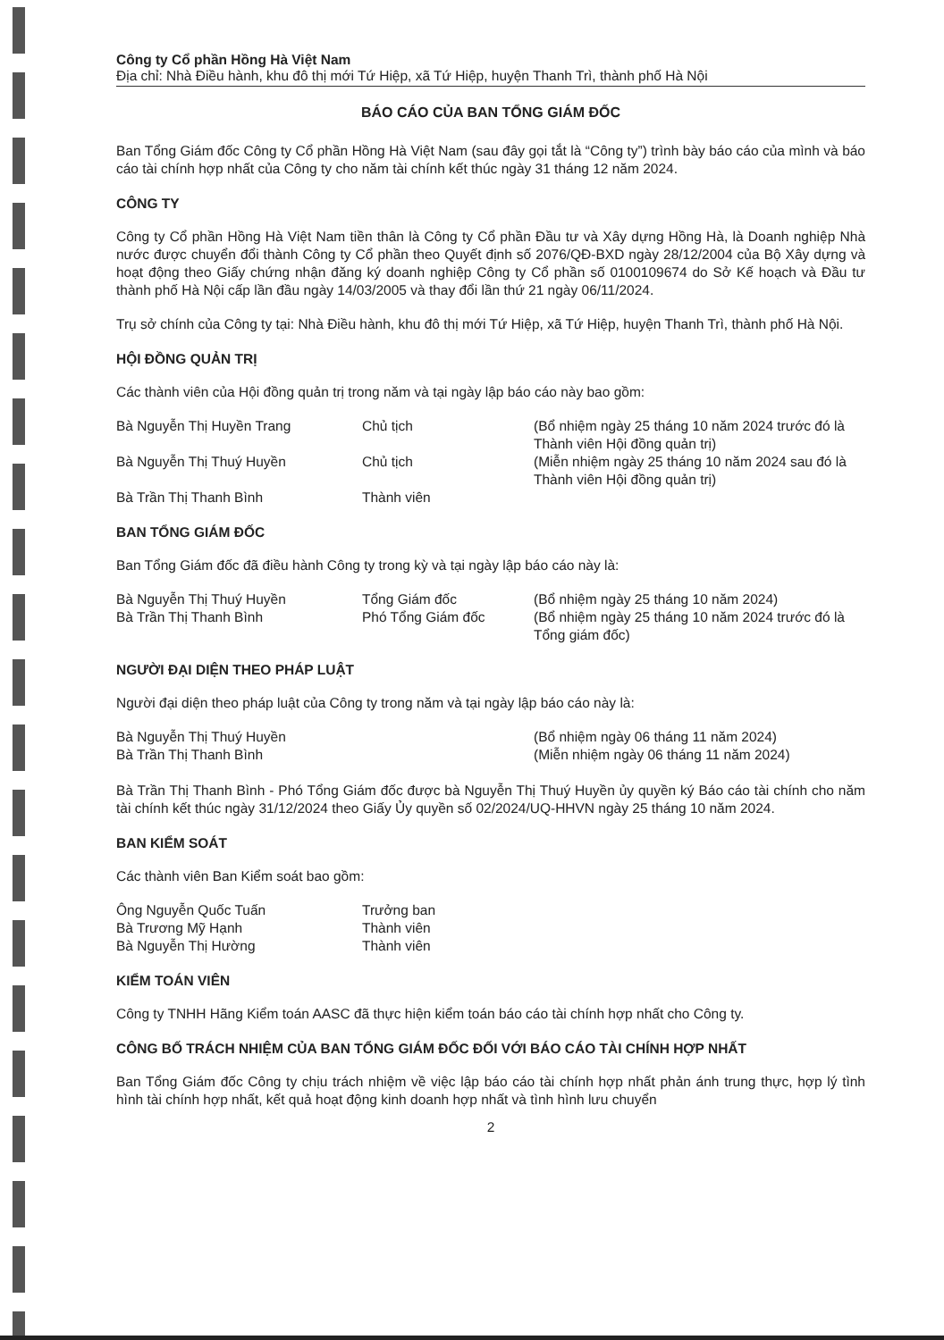Công ty Cổ phần Hồng Hà Việt Nam
Địa chỉ: Nhà Điều hành, khu đô thị mới Tứ Hiệp, xã Tứ Hiệp, huyện Thanh Trì, thành phố Hà Nội
BÁO CÁO CỦA BAN TỔNG GIÁM ĐỐC
Ban Tổng Giám đốc Công ty Cổ phần Hồng Hà Việt Nam (sau đây gọi tắt là “Công ty”) trình bày báo cáo của mình và báo cáo tài chính hợp nhất của Công ty cho năm tài chính kết thúc ngày 31 tháng 12 năm 2024.
CÔNG TY
Công ty Cổ phần Hồng Hà Việt Nam tiền thân là Công ty Cổ phần Đầu tư và Xây dựng Hồng Hà, là Doanh nghiệp Nhà nước được chuyển đổi thành Công ty Cổ phần theo Quyết định số 2076/QĐ-BXD ngày 28/12/2004 của Bộ Xây dựng và hoạt động theo Giấy chứng nhận đăng ký doanh nghiệp Công ty Cổ phần số 0100109674 do Sở Kế hoạch và Đầu tư thành phố Hà Nội cấp lần đầu ngày 14/03/2005 và thay đổi lần thứ 21 ngày 06/11/2024.
Trụ sở chính của Công ty tại: Nhà Điều hành, khu đô thị mới Tứ Hiệp, xã Tứ Hiệp, huyện Thanh Trì, thành phố Hà Nội.
HỘI ĐỒNG QUẢN TRỊ
Các thành viên của Hội đồng quản trị trong năm và tại ngày lập báo cáo này bao gồm:
Bà Nguyễn Thị Huyền Trang Chủ tịch (Bổ nhiệm ngày 25 tháng 10 năm 2024 trước đó là Thành viên Hội đồng quản trị)
Bà Nguyễn Thị Thuý Huyền Chủ tịch (Miễn nhiệm ngày 25 tháng 10 năm 2024 sau đó là Thành viên Hội đồng quản trị)
Bà Trần Thị Thanh Bình Thành viên
BAN TỔNG GIÁM ĐỐC
Ban Tổng Giám đốc đã điều hành Công ty trong kỳ và tại ngày lập báo cáo này là:
Bà Nguyễn Thị Thuý Huyền Tổng Giám đốc (Bổ nhiệm ngày 25 tháng 10 năm 2024)
Bà Trần Thị Thanh Bình Phó Tổng Giám đốc (Bổ nhiệm ngày 25 tháng 10 năm 2024 trước đó là Tổng giám đốc)
NGƯỜI ĐẠI DIỆN THEO PHÁP LUẬT
Người đại diện theo pháp luật của Công ty trong năm và tại ngày lập báo cáo này là:
Bà Nguyễn Thị Thuý Huyền (Bổ nhiệm ngày 06 tháng 11 năm 2024)
Bà Trần Thị Thanh Bình (Miễn nhiệm ngày 06 tháng 11 năm 2024)
Bà Trần Thị Thanh Bình - Phó Tổng Giám đốc được bà Nguyễn Thị Thuý Huyền ủy quyền ký Báo cáo tài chính cho năm tài chính kết thúc ngày 31/12/2024 theo Giấy Ủy quyền số 02/2024/UQ-HHVN ngày 25 tháng 10 năm 2024.
BAN KIỂM SOÁT
Các thành viên Ban Kiểm soát bao gồm:
Ông Nguyễn Quốc Tuấn Trưởng ban
Bà Trương Mỹ Hạnh Thành viên
Bà Nguyễn Thị Hường Thành viên
KIỂM TOÁN VIÊN
Công ty TNHH Hãng Kiểm toán AASC đã thực hiện kiểm toán báo cáo tài chính hợp nhất cho Công ty.
CÔNG BỐ TRÁCH NHIỆM CỦA BAN TỔNG GIÁM ĐỐC ĐỐI VỚI BÁO CÁO TÀI CHÍNH HỢP NHẤT
Ban Tổng Giám đốc Công ty chịu trách nhiệm về việc lập báo cáo tài chính hợp nhất phản ánh trung thực, hợp lý tình hình tài chính hợp nhất, kết quả hoạt động kinh doanh hợp nhất và tình hình lưu chuyển
2